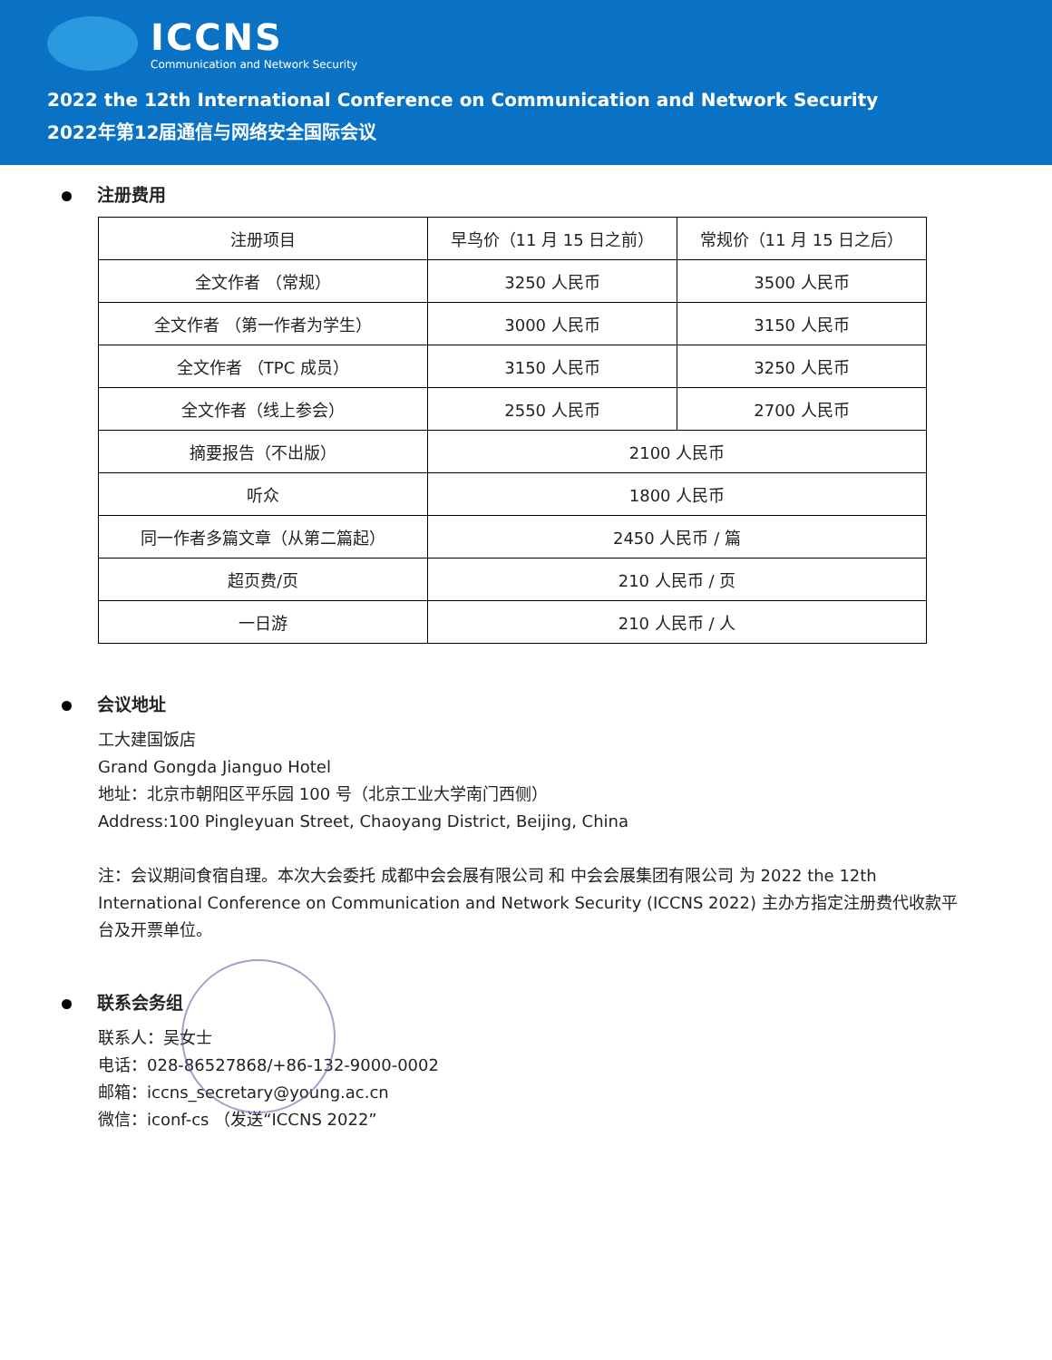ICCNS
Communication and Network Security
2022 the 12th International Conference on Communication and Network Security
2022年第12届通信与网络安全国际会议
注册费用
| 注册项目 | 早鸟价（11 月 15 日之前） | 常规价（11 月 15 日之后） |
| --- | --- | --- |
| 全文作者 （常规） | 3250 人民币 | 3500 人民币 |
| 全文作者 （第一作者为学生） | 3000 人民币 | 3150 人民币 |
| 全文作者 （TPC 成员） | 3150 人民币 | 3250 人民币 |
| 全文作者（线上参会） | 2550 人民币 | 2700 人民币 |
| 摘要报告（不出版） | 2100 人民币 | |
| 听众 | 1800 人民币 | |
| 同一作者多篇文章（从第二篇起） | 2450 人民币 / 篇 | |
| 超页费/页 | 210 人民币 / 页 | |
| 一日游 | 210 人民币 / 人 | |
会议地址
工大建国饭店
Grand Gongda Jianguo Hotel
地址：北京市朝阳区平乐园 100 号（北京工业大学南门西侧）
Address:100 Pingleyuan Street, Chaoyang District, Beijing, China
注：会议期间食宿自理。本次大会委托 成都中会会展有限公司 和 中会会展集团有限公司 为 2022 the 12th International Conference on Communication and Network Security (ICCNS 2022) 主办方指定注册费代收款平台及开票单位。
联系会务组
联系人：吴女士
电话：028-86527868/+86-132-9000-0002
邮箱：iccns_secretary@young.ac.cn
微信：iconf-cs （发送“ICCNS 2022”